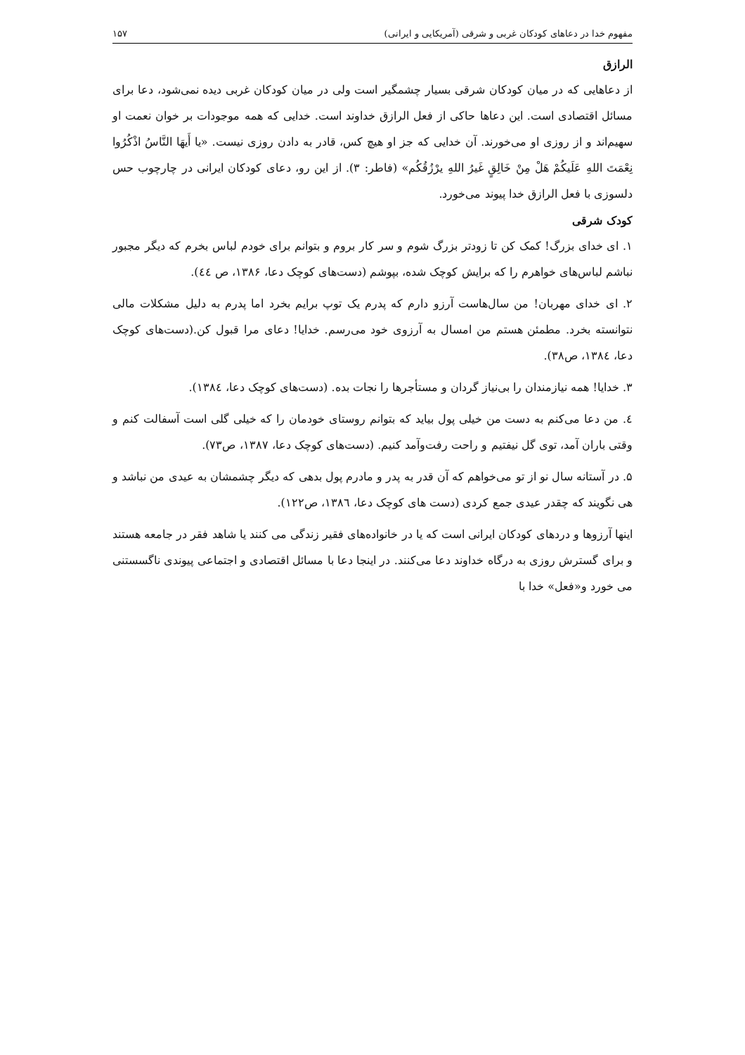مفهوم خدا در دعاهای کودکان غربی و شرقی (آمریکایی و ایرانی) ۱۵۷
الرازق
از دعاهایی که در میان کودکان شرقی بسیار چشمگیر است ولی در میان کودکان غربی دیده نمی‌شود، دعا برای مسائل اقتصادی است. این دعاها حاکی از فعل الرازق خداوند است. خدایی که همه موجودات بر خوان نعمت او سهیم‌اند و از روزی او می‌خورند. آن خدایی که جز او هیچ کس، قادر به دادن روزی نیست. «یا أَیهَا النَّاسُ اذْکُرُوا نِعْمَتَ اللهِ عَلَیکُمْ هَلْ مِنْ خَالِقٍ غَیرُ اللهِ یرْزُقُکُم» (فاطر: ۳). از این رو، دعای کودکان ایرانی در چارچوب حس دلسوزی با فعل الرازق خدا پیوند می‌خورد.
کودک شرقی
۱. ای خدای بزرگ! کمک کن تا زودتر بزرگ شوم و سر کار بروم و بتوانم برای خودم لباس بخرم که دیگر مجبور نباشم لباس‌های خواهرم را که برایش کوچک شده، بپوشم (دست‌های کوچک دعا، ۱۳۸۶، ص ٤٤).
۲. ای خدای مهربان! من سال‌هاست آرزو دارم که پدرم یک توپ برایم بخرد اما پدرم به دلیل مشکلات مالی نتوانسته بخرد. مطمئن هستم من امسال به آرزوی خود می‌رسم. خدایا! دعای مرا قبول کن.(دست‌های کوچک دعا، ۱۳۸٤، ص۳۸).
۳. خدایا! همه نیازمندان را بی‌نیاز گردان و مستأجرها را نجات بده. (دست‌های کوچک دعا، ۱۳۸٤).
٤. من دعا می‌کنم به دست من خیلی پول بیاید که بتوانم روستای خودمان را که خیلی گلی است آسفالت کنم و وقتی باران آمد، توی گل نیفتیم و راحت رفت‌وآمد کنیم. (دست‌های کوچک دعا، ۱۳۸۷، ص۷۳).
۵. در آستانه سال نو از تو می‌خواهم که آن قدر به پدر و مادرم پول بدهی که دیگر چشمشان به عیدی من نباشد و هی نگویند که چقدر عیدی جمع کردی (دست های کوچک دعا، ۱۳۸٦، ص۱۲۲).
اینها آرزوها و دردهای کودکان ایرانی است که یا در خانواده‌های فقیر زندگی می کنند یا شاهد فقر در جامعه هستند و برای گسترش روزی به درگاه خداوند دعا می‌کنند. در اینجا دعا با مسائل اقتصادی و اجتماعی پیوندی ناگسستنی می خورد و«فعل» خدا با